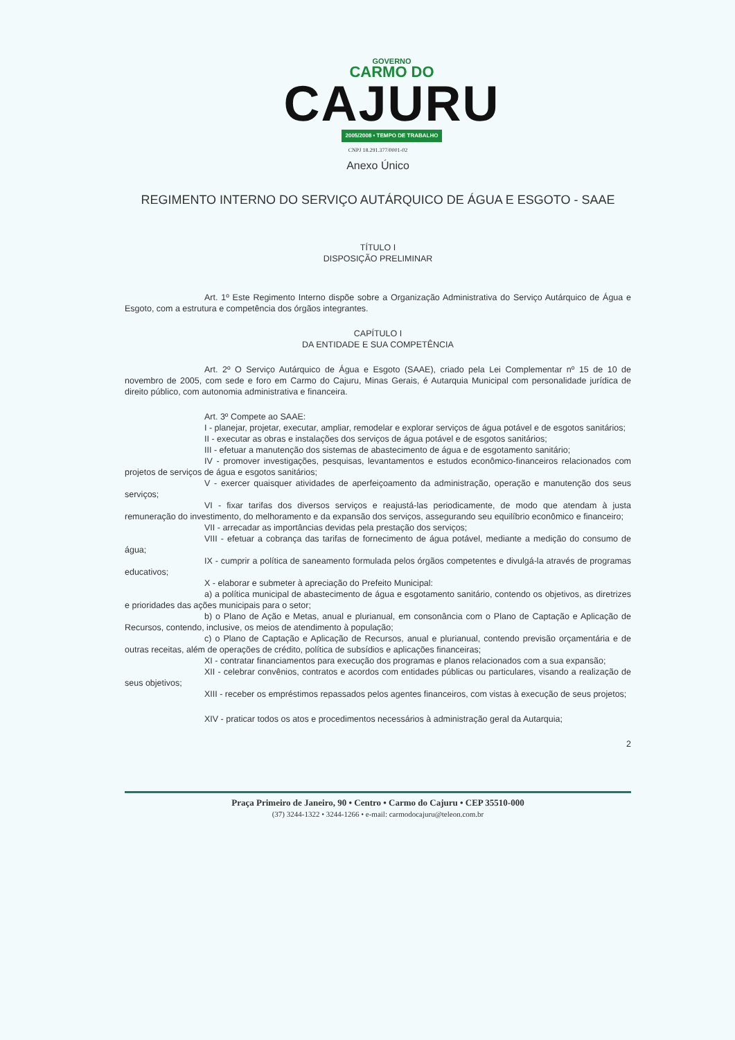GOVERNO
CARMO DO
CAJURU
2005/2008 • TEMPO DE TRABALHO
CNPJ 18.291.377/0001-02
Anexo Único
REGIMENTO INTERNO DO SERVIÇO AUTÁRQUICO DE ÁGUA E ESGOTO - SAAE
TÍTULO I
DISPOSIÇÃO PRELIMINAR
Art. 1º Este Regimento Interno dispõe sobre a Organização Administrativa do Serviço Autárquico de Água e Esgoto, com a estrutura e competência dos órgãos integrantes.
CAPÍTULO I
DA ENTIDADE E SUA COMPETÊNCIA
Art. 2º O Serviço Autárquico de Água e Esgoto (SAAE), criado pela Lei Complementar nº 15 de 10 de novembro de 2005, com sede e foro em Carmo do Cajuru, Minas Gerais, é Autarquia Municipal com personalidade jurídica de direito público, com autonomia administrativa e financeira.
Art. 3º Compete ao SAAE:
I - planejar, projetar, executar, ampliar, remodelar e explorar serviços de água potável e de esgotos sanitários;
II - executar as obras e instalações dos serviços de água potável e de esgotos sanitários;
III - efetuar a manutenção dos sistemas de abastecimento de água e de esgotamento sanitário;
IV - promover investigações, pesquisas, levantamentos e estudos econômico-financeiros relacionados com projetos de serviços de água e esgotos sanitários;
V - exercer quaisquer atividades de aperfeiçoamento da administração, operação e manutenção dos seus serviços;
VI - fixar tarifas dos diversos serviços e reajustá-las periodicamente, de modo que atendam à justa remuneração do investimento, do melhoramento e da expansão dos serviços, assegurando seu equilíbrio econômico e financeiro;
VII - arrecadar as importâncias devidas pela prestação dos serviços;
VIII - efetuar a cobrança das tarifas de fornecimento de água potável, mediante a medição do consumo de água;
IX - cumprir a política de saneamento formulada pelos órgãos competentes e divulgá-la através de programas educativos;
X - elaborar e submeter à apreciação do Prefeito Municipal:
a) a política municipal de abastecimento de água e esgotamento sanitário, contendo os objetivos, as diretrizes e prioridades das ações municipais para o setor;
b) o Plano de Ação e Metas, anual e plurianual, em consonância com o Plano de Captação e Aplicação de Recursos, contendo, inclusive, os meios de atendimento à população;
c) o Plano de Captação e Aplicação de Recursos, anual e plurianual, contendo previsão orçamentária e de outras receitas, além de operações de crédito, política de subsídios e aplicações financeiras;
XI - contratar financiamentos para execução dos programas e planos relacionados com a sua expansão;
XII - celebrar convênios, contratos e acordos com entidades públicas ou particulares, visando a realização de seus objetivos;
XIII - receber os empréstimos repassados pelos agentes financeiros, com vistas à execução de seus projetos;
XIV - praticar todos os atos e procedimentos necessários à administração geral da Autarquia;
2
Praça Primeiro de Janeiro, 90 • Centro • Carmo do Cajuru • CEP 35510-000
(37) 3244-1322 • 3244-1266 • e-mail: carmodocajuru@teleon.com.br